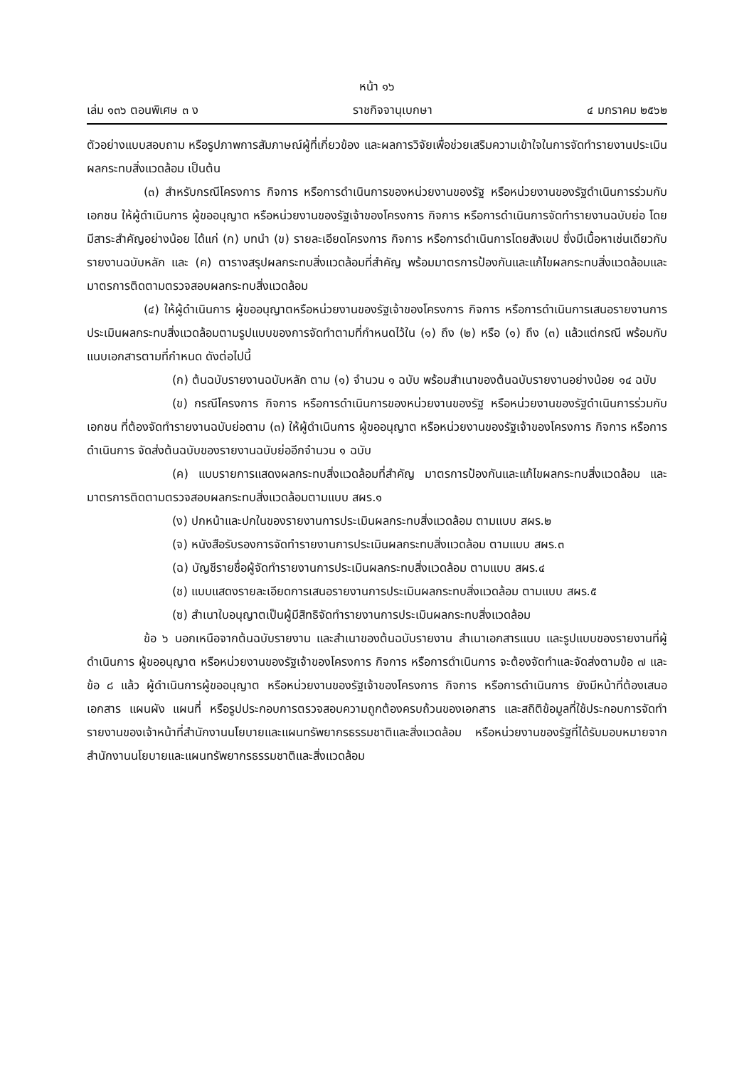หน้า ๑๖
เล่ม ๑๓๖ ตอนพิเศษ ๓ ง ราชกิจจานุเบกษา ๔ มกราคม ๒๕๖๒
ตัวอย่างแบบสอบถาม หรือรูปภาพการสัมภาษณ์ผู้ที่เกี่ยวข้อง และผลการวิจัยเพื่อช่วยเสริมความเข้าใจในการจัดทำรายงานประเมินผลกระทบสิ่งแวดล้อม เป็นต้น
(๓) สำหรับกรณีโครงการ กิจการ หรือการดำเนินการของหน่วยงานของรัฐ หรือหน่วยงานของรัฐดำเนินการร่วมกับเอกชน ให้ผู้ดำเนินการ ผู้ขออนุญาต หรือหน่วยงานของรัฐเจ้าของโครงการ กิจการ หรือการดำเนินการจัดทำรายงานฉบับย่อ โดยมีสาระสำคัญอย่างน้อย ได้แก่ (ก) บทนำ (ข) รายละเอียดโครงการ กิจการ หรือการดำเนินการโดยสังเขป ซึ่งมีเนื้อหาเช่นเดียวกับรายงานฉบับหลัก และ (ค) ตารางสรุปผลกระทบสิ่งแวดล้อมที่สำคัญ พร้อมมาตรการป้องกันและแก้ไขผลกระทบสิ่งแวดล้อมและมาตรการติดตามตรวจสอบผลกระทบสิ่งแวดล้อม
(๔) ให้ผู้ดำเนินการ ผู้ขออนุญาตหรือหน่วยงานของรัฐเจ้าของโครงการ กิจการ หรือการดำเนินการเสนอรายงานการประเมินผลกระทบสิ่งแวดล้อมตามรูปแบบของการจัดทำตามที่กำหนดไว้ใน (๑) ถึง (๒) หรือ (๑) ถึง (๓) แล้วแต่กรณี พร้อมกับแนบเอกสารตามที่กำหนด ดังต่อไปนี้
(ก) ต้นฉบับรายงานฉบับหลัก ตาม (๑) จำนวน ๑ ฉบับ พร้อมสำเนาของต้นฉบับรายงานอย่างน้อย ๑๔ ฉบับ
(ข) กรณีโครงการ กิจการ หรือการดำเนินการของหน่วยงานของรัฐ หรือหน่วยงานของรัฐดำเนินการร่วมกับเอกชน ที่ต้องจัดทำรายงานฉบับย่อตาม (๓) ให้ผู้ดำเนินการ ผู้ขออนุญาต หรือหน่วยงานของรัฐเจ้าของโครงการ กิจการ หรือการดำเนินการ จัดส่งต้นฉบับของรายงานฉบับย่ออีกจำนวน ๑ ฉบับ
(ค) แบบรายการแสดงผลกระทบสิ่งแวดล้อมที่สำคัญ มาตรการป้องกันและแก้ไขผลกระทบสิ่งแวดล้อม และมาตรการติดตามตรวจสอบผลกระทบสิ่งแวดล้อมตามแบบ สผร.๑
(ง) ปกหน้าและปกในของรายงานการประเมินผลกระทบสิ่งแวดล้อม ตามแบบ สผร.๒
(จ) หนังสือรับรองการจัดทำรายงานการประเมินผลกระทบสิ่งแวดล้อม ตามแบบ สผร.๓
(ฉ) บัญชีรายชื่อผู้จัดทำรายงานการประเมินผลกระทบสิ่งแวดล้อม ตามแบบ สผร.๔
(ช) แบบแสดงรายละเอียดการเสนอรายงานการประเมินผลกระทบสิ่งแวดล้อม ตามแบบ สผร.๕
(ซ) สำเนาใบอนุญาตเป็นผู้มีสิทธิจัดทำรายงานการประเมินผลกระทบสิ่งแวดล้อม
ข้อ ๖ นอกเหนือจากต้นฉบับรายงาน และสำเนาของต้นฉบับรายงาน สำเนาเอกสารแนบ และรูปแบบของรายงานที่ผู้ดำเนินการ ผู้ขออนุญาต หรือหน่วยงานของรัฐเจ้าของโครงการ กิจการ หรือการดำเนินการ จะต้องจัดทำและจัดส่งตามข้อ ๗ และข้อ ๘ แล้ว ผู้ดำเนินการผู้ขออนุญาต หรือหน่วยงานของรัฐเจ้าของโครงการ กิจการ หรือการดำเนินการ ยังมีหน้าที่ต้องเสนอเอกสาร แผนผัง แผนที่ หรือรูปประกอบการตรวจสอบความถูกต้องครบถ้วนของเอกสาร และสถิติข้อมูลที่ใช้ประกอบการจัดทำรายงานของเจ้าหน้าที่สำนักงานนโยบายและแผนทรัพยากรธรรมชาติและสิ่งแวดล้อม หรือหน่วยงานของรัฐที่ได้รับมอบหมายจากสำนักงานนโยบายและแผนทรัพยากรธรรมชาติและสิ่งแวดล้อม